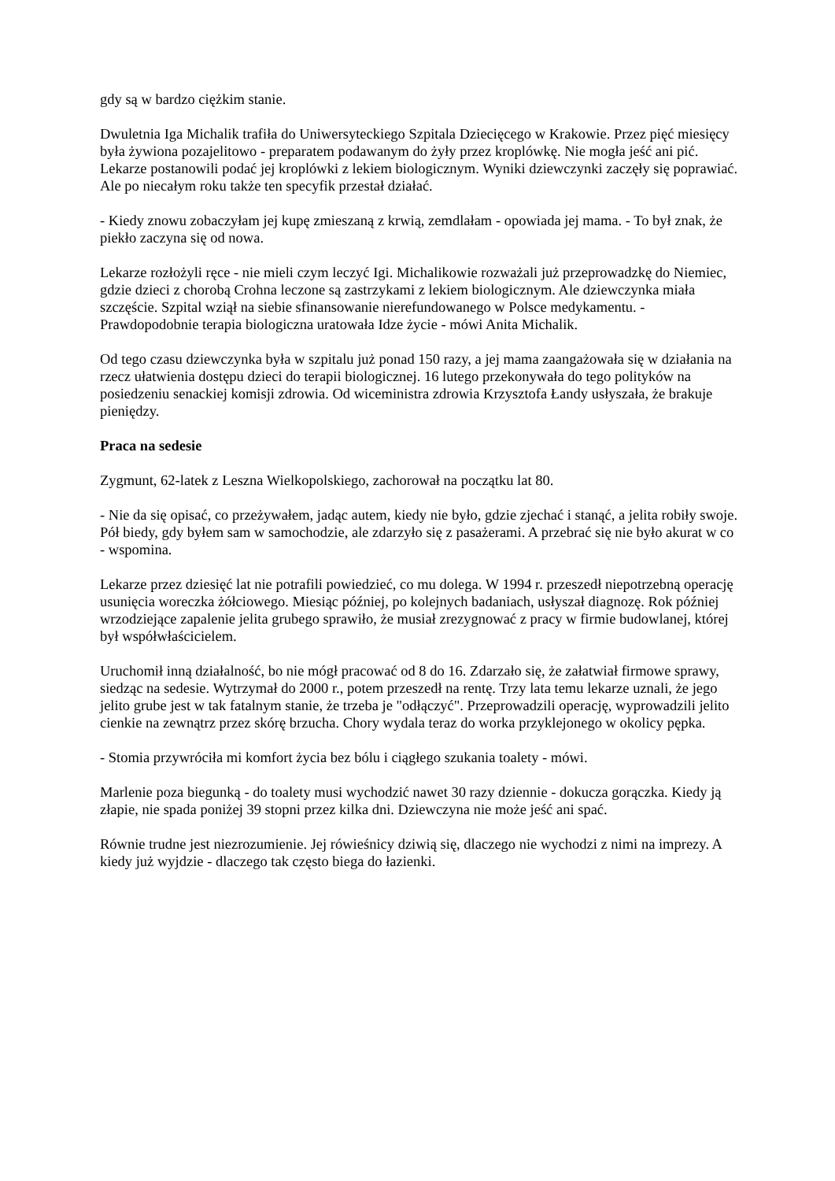gdy są w bardzo ciężkim stanie.
Dwuletnia Iga Michalik trafiła do Uniwersyteckiego Szpitala Dziecięcego w Krakowie. Przez pięć miesięcy była żywiona pozajelitowo - preparatem podawanym do żyły przez kroplówkę. Nie mogła jeść ani pić. Lekarze postanowili podać jej kroplówki z lekiem biologicznym. Wyniki dziewczynki zaczęły się poprawiać. Ale po niecałym roku także ten specyfik przestał działać.
- Kiedy znowu zobaczyłam jej kupę zmieszaną z krwią, zemdlałam - opowiada jej mama. - To był znak, że piekło zaczyna się od nowa.
Lekarze rozłożyli ręce - nie mieli czym leczyć Igi. Michalikowie rozważali już przeprowadzkę do Niemiec, gdzie dzieci z chorobą Crohna leczone są zastrzykami z lekiem biologicznym. Ale dziewczynka miała szczęście. Szpital wziął na siebie sfinansowanie nierefundowanego w Polsce medykamentu. - Prawdopodobnie terapia biologiczna uratowała Idze życie - mówi Anita Michalik.
Od tego czasu dziewczynka była w szpitalu już ponad 150 razy, a jej mama zaangażowała się w działania na rzecz ułatwienia dostępu dzieci do terapii biologicznej. 16 lutego przekonywała do tego polityków na posiedzeniu senackiej komisji zdrowia. Od wiceministra zdrowia Krzysztofa Łandy usłyszała, że brakuje pieniędzy.
Praca na sedesie
Zygmunt, 62-latek z Leszna Wielkopolskiego, zachorował na początku lat 80.
- Nie da się opisać, co przeżywałem, jadąc autem, kiedy nie było, gdzie zjechać i stanąć, a jelita robiły swoje. Pół biedy, gdy byłem sam w samochodzie, ale zdarzyło się z pasażerami. A przebrać się nie było akurat w co - wspomina.
Lekarze przez dziesięć lat nie potrafili powiedzieć, co mu dolega. W 1994 r. przeszedł niepotrzebną operację usunięcia woreczka żółciowego. Miesiąc później, po kolejnych badaniach, usłyszał diagnozę. Rok później wrzodziejące zapalenie jelita grubego sprawiło, że musiał zrezygnować z pracy w firmie budowlanej, której był współwłaścicielem.
Uruchomił inną działalność, bo nie mógł pracować od 8 do 16. Zdarzało się, że załatwiał firmowe sprawy, siedząc na sedesie. Wytrzymał do 2000 r., potem przeszedł na rentę. Trzy lata temu lekarze uznali, że jego jelito grube jest w tak fatalnym stanie, że trzeba je "odłączyć". Przeprowadzili operację, wyprowadzili jelito cienkie na zewnątrz przez skórę brzucha. Chory wydala teraz do worka przyklejonego w okolicy pępka.
- Stomia przywróciła mi komfort życia bez bólu i ciągłego szukania toalety - mówi.
Marlenie poza biegunką - do toalety musi wychodzić nawet 30 razy dziennie - dokucza gorączka. Kiedy ją złapie, nie spada poniżej 39 stopni przez kilka dni. Dziewczyna nie może jeść ani spać.
Równie trudne jest niezrozumienie. Jej rówieśnicy dziwią się, dlaczego nie wychodzi z nimi na imprezy. A kiedy już wyjdzie - dlaczego tak często biega do łazienki.